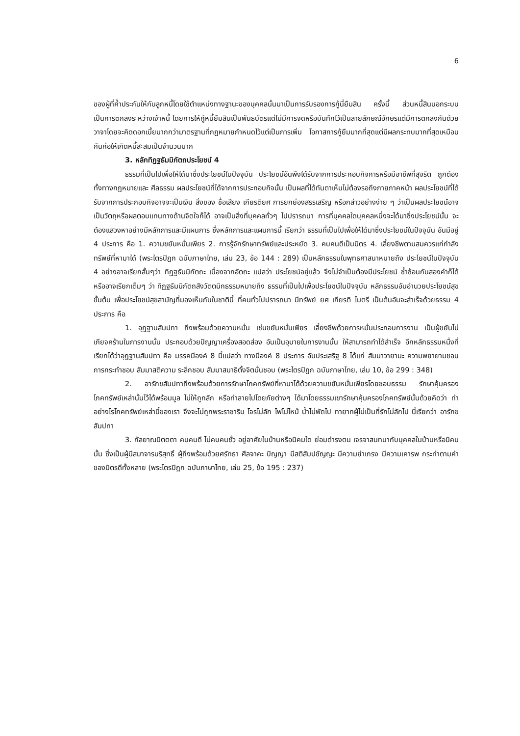6
ของผู้ที่ค้ำประกันให้กับลูกหนี้โดยใช้ตำแหน่งทางฐานะของบุคคลนั้นมาเป็นการรับรองการกู้นี่ยืมสิน ครั้งนี้ ส่วนหนี้สินนอกระบบเป็นการตกลงระหว่างเจ้าหนี้ โดยการให้กู้หนี้ยืมสินเป็นพันธบัตรแต่ไม่มีการจดหรือบันทึกไว้เป็นลายลักษณ์อักษรแต่มีการตกลงกันด้วยวาจาโดยจะคิดดอกเบี้ยมากกว่ามาตรฐานที่กฎหมายกำหนดไว้แต่เป็นการเพิ่ม โอกาสการกู้ยืมมากที่สุดแต่มีผลกระทบมากที่สุดเหมือนกันก่อให้เกิดหนี้สะสมเป็นจำนวนมาก
3. หลักทิฏฐธัมมิกัตถประโยชน์ 4
ธรรมที่เป็นไปเพื่อให้ได้มาซึ่งประโยชน์ในปัจจุบัน ประโยชน์อันพึงได้รับจากการประกอบกิจการหรือมีอาชีพที่สุจริต ถูกต้องทั้งทางกฎหมายและ ศีลธรรม ผลประโยชน์ที่ได้จากการประกอบกิจนั้น เป็นผลที่ได้ทันตาเห็นไม่ต้องรอถึงภายภาคหน้า ผลประโยชน์ที่ได้รับจากการประกอบกิจอาจจะเป็นเงิน สิ่งของ ชื่อเสียง เกียรติยศ การยกย่องสรรเสริญ หรือกล่าวอย่างง่าย ๆ ว่าเป็นผลประโยชน์อาจเป็นวัตถุหรือผลตอบแทนทางด้านจิตใจก็ได้ อาจเป็นสิ่งที่บุคคลทั่วๆ ไปปรารถนา การที่บุคคลใดบุคคลหนึ่งจะได้มาซึ่งประโยชน์นั้น จะต้องแสวงหาอย่างมีหลักการและมีแผนการ ซึ่งหลักการและแผนการนี้ เรียกว่า ธรรมที่เป็นไปเพื่อให้ได้มาซึ่งประโยชน์ในปัจจุบัน อันมีอยู่ 4 ประการ คือ 1. ความขยันหมั่นเพียร 2. การรู้จักรักษาทรัพย์และประหยัด 3. คบคนดีเป็นมิตร 4. เลี้ยงชีพตามสมควรแก่กำลังทรัพย์ที่หามาได้ (พระไตรปิฎก ฉบับภาษาไทย, เล่ม 23, ข้อ 144 : 289) เป็นหลักธรรมในพุทธศาสนาหมายถึง ประโยชน์ในปัจจุบัน 4 อย่างอาจเรียกสั้นๆว่า ทิฏฐธัมมิกัตถะ เนื่องจากอัตถะ แปลว่า ประโยชน์อยู่แล้ว จึงไม่จำเป็นต้องมีประโยชน์ ซ้ำซ้อนกันสองคำก็ได้หรืออาจเรียกเต็มๆ ว่า ทิฏฐธัมมิกัตถสังวัตตนิกธรรมหมายถึง ธรรมที่เป็นไปเพื่อประโยชน์ในปัจจุบัน หลักธรรมอันอำนวยประโยชน์สุขขั้นต้น เพื่อประโยชน์สุขสามัญที่มองเห็นกันในชาตินี้ ที่คนทั่วไปปรารถนา มีทรัพย์ ยศ เกียรติ ไมตรี เป็นต้นอันจะสำเร็จด้วยธรรม 4 ประการ คือ
1. อุฏฐานสัมปทา ถึงพร้อมด้วยความหมั่น เช่นขยันหมั่นเพียร เลี้ยงชีพด้วยการหมั่นประกอบการงาน เป็นผู้ขยันไม่เกียจคร้านในการงานนั้น ประกอบด้วยปัญญาเครื่องสอดส่อง อันเป็นอุบายในการงานนั้น ให้สามารถทำได้สำเร็จ อีกหลักธรรมหนึ่งที่เรียกได้ว่าอุฏฐานสัมปทา คือ มรรคมีองค์ 8 นี้แปลว่า ทางมีองค์ 8 ประการ อันประเสริฐ 8 ได้แก่ สัมมาวายามะ ความพยายามชอบ การกระทำชอบ สัมมาสติความ ระลึกชอบ สัมมาสมาธิตั้งจิตมั่นชอบ (พระไตรปิฎก ฉบับภาษาไทย, เล่ม 10, ข้อ 299 : 348)
2. อารักขสัมปทาถึงพร้อมด้วยการรักษาโภคทรัพย์ที่หามาได้ด้วยความขยันหมั่นเพียรโดยชอบธรรม รักษาคุ้มครองโภคทรัพย์เหล่านั้นไว้ได้พร้อมมูล ไม่ให้ถูกลัก หรือทำลายไปโดยภัยต่างๆ ได้มาโดยธรรมเขารักษาคุ้มครองโภคทรัพย์นั้นด้วยคิดว่า ทำอย่างไรโภคทรัพย์เหล่านี้ของเรา จึงจะไม่ถูกพระราชาริบ โจรไม่ลัก ไฟไม่ไหม้ น้ำไม่พัดไป ทายาทผู้ไม่เป็นที่รักไม่ลักไป นี้เรียกว่า อารักขสัมปทา
3. กัลยาณมิตตตา คบคนดี ไม่คบคนชั่ว อยู่อาศัยในบ้านหรือนิคมใด ย่อมดำรงตน เจรจาสนทนากับบุคคลในบ้านหรือนิคมนั้น ซึ่งเป็นผู้มีสมาจารบริสุทธิ์ ผู้ถึงพร้อมด้วยศรัทธา ศีลจาคะ ปัญญา มีสติสัมปชัญญะ มีความยำเกรง มีความเคารพ กระทำตามคำของมิตรดีทั้งหลาย (พระไตรปิฎก ฉบับภาษาไทย, เล่ม 25, ข้อ 195 : 237)